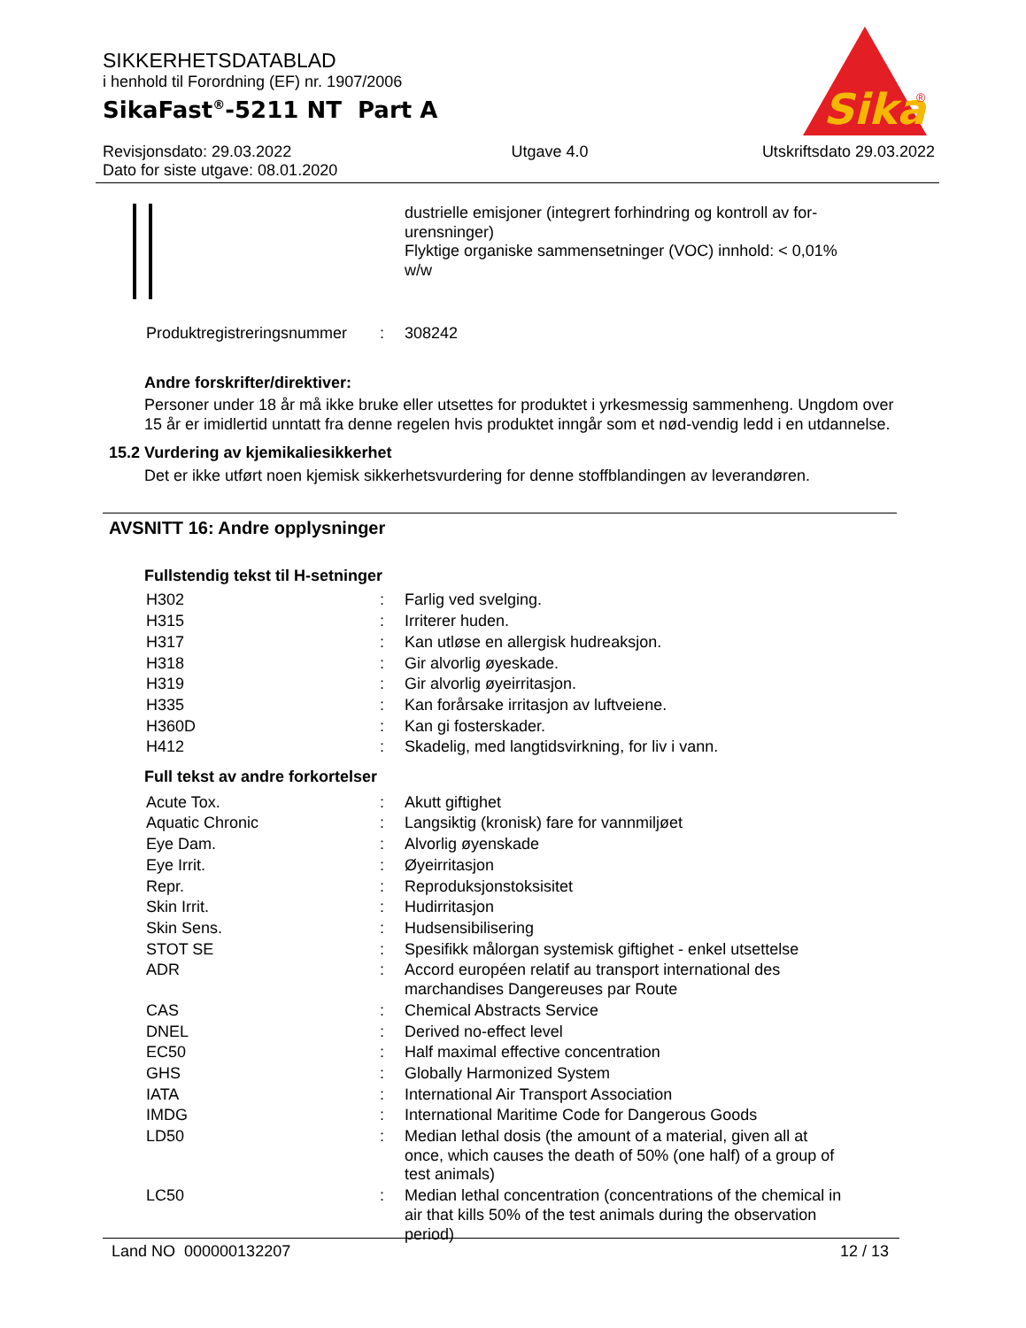SIKKERHETSDATABLAD
i henhold til Forordning (EF) nr. 1907/2006
SikaFast<sup>®</sup>-5211 NT Part A
Revisjonsdato: 29.03.2022
Dato for siste utgave: 08.01.2020
Utgave 4.0 Utskriftsdato 29.03.2022
Sika
®
| | | dustrielle emisjoner (integrert forhindring og kontroll av for- urensninger) Flyktige organiske sammensetninger (VOC) innhold: < 0,01% w/w |
| Produktregistreringsnummer | : | 308242 |
Andre forskrifter/direktiver:
Personer under 18 år må ikke bruke eller utsettes for produktet i yrkesmessig sammenheng. Ungdom over 15 år er imidlertid unntatt fra denne regelen hvis produktet inngår som et nød-vendig ledd i en utdannelse.
15.2 Vurdering av kjemikaliesikkerhet
Det er ikke utført noen kjemisk sikkerhetsvurdering for denne stoffblandingen av leverandøren.
AVSNITT 16: Andre opplysninger
Fullstendig tekst til H-setninger
| H302 | : | Farlig ved svelging. |
| H315 | : | Irriterer huden. |
| H317 | : | Kan utløse en allergisk hudreaksjon. |
| H318 | : | Gir alvorlig øyeskade. |
| H319 | : | Gir alvorlig øyeirritasjon. |
| H335 | : | Kan forårsake irritasjon av luftveiene. |
| H360D | : | Kan gi fosterskader. |
| H412 | : | Skadelig, med langtidsvirkning, for liv i vann. |
Full tekst av andre forkortelser
| Acute Tox. | : | Akutt giftighet |
| Aquatic Chronic | : | Langsiktig (kronisk) fare for vannmiljøet |
| Eye Dam. | : | Alvorlig øyenskade |
| Eye Irrit. | : | Øyeirritasjon |
| Repr. | : | Reproduksjonstoksisitet |
| Skin Irrit. | : | Hudirritasjon |
| Skin Sens. | : | Hudsensibilisering |
| STOT SE | : | Spesifikk målorgan systemisk giftighet - enkel utsettelse |
| ADR | : | Accord européen relatif au transport international des marchandises Dangereuses par Route |
| CAS | : | Chemical Abstracts Service |
| DNEL | : | Derived no-effect level |
| EC50 | : | Half maximal effective concentration |
| GHS | : | Globally Harmonized System |
| IATA | : | International Air Transport Association |
| IMDG | : | International Maritime Code for Dangerous Goods |
| LD50 | : | Median lethal dosis (the amount of a material, given all at once, which causes the death of 50% (one half) of a group of test animals) |
| LC50 | : | Median lethal concentration (concentrations of the chemical in air that kills 50% of the test animals during the observation period) |
Land NO 000000132207 12 / 13